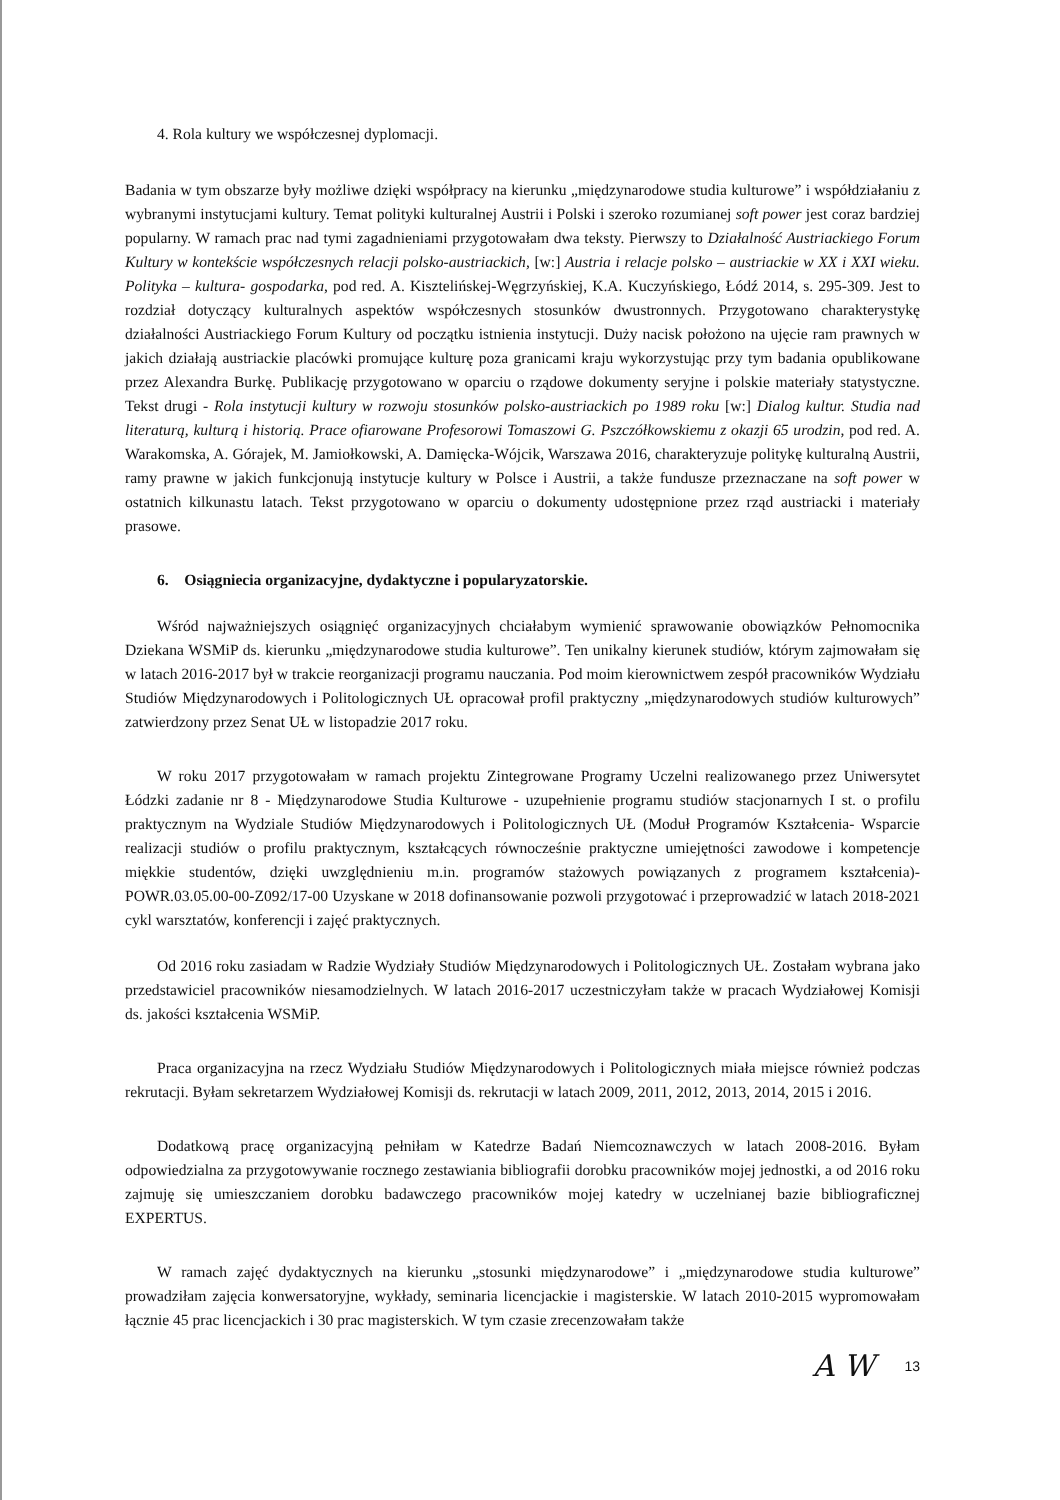4. Rola kultury we współczesnej dyplomacji.
Badania w tym obszarze były możliwe dzięki współpracy na kierunku „międzynarodowe studia kulturowe” i współdziałaniu z wybranymi instytucjami kultury. Temat polityki kulturalnej Austrii i Polski i szeroko rozumianej soft power jest coraz bardziej popularny. W ramach prac nad tymi zagadnieniami przygotowałam dwa teksty. Pierwszy to Działalność Austriackiego Forum Kultury w kontekście współczesnych relacji polsko-austriackich, [w:] Austria i relacje polsko – austriackie w XX i XXI wieku. Polityka – kultura- gospodarka, pod red. A. Kisztelińskej-Węgrzyńskiej, K.A. Kuczyńskiego, Łódź 2014, s. 295-309. Jest to rozdział dotyczący kulturalnych aspektów współczesnych stosunków dwustronnych. Przygotowano charakterystykę działalności Austriackiego Forum Kultury od początku istnienia instytucji. Duży nacisk położono na ujęcie ram prawnych w jakich działają austriackie placówki promujące kulturę poza granicami kraju wykorzystując przy tym badania opublikowane przez Alexandra Burkę. Publikację przygotowano w oparciu o rządowe dokumenty seryjne i polskie materiały statystyczne. Tekst drugi - Rola instytucji kultury w rozwoju stosunków polsko-austriackich po 1989 roku [w:] Dialog kultur. Studia nad literaturą, kulturą i historią. Prace ofiarowane Profesorowi Tomaszowi G. Pszczółkowskiemu z okazji 65 urodzin, pod red. A. Warakomska, A. Górajek, M. Jamiołkowski, A. Damięcka-Wójcik, Warszawa 2016, charakteryzuje politykę kulturalną Austrii, ramy prawne w jakich funkcjonują instytucje kultury w Polsce i Austrii, a także fundusze przeznaczane na soft power w ostatnich kilkunastu latach. Tekst przygotowano w oparciu o dokumenty udostępnione przez rząd austriacki i materiały prasowe.
6. Osiągniecia organizacyjne, dydaktyczne i popularyzatorskie.
Wśród najważniejszych osiągnięć organizacyjnych chciałabym wymienić sprawowanie obowiązków Pełnomocnika Dziekana WSMiP ds. kierunku „międzynarodowe studia kulturowe”. Ten unikalny kierunek studiów, którym zajmowałam się w latach 2016-2017 był w trakcie reorganizacji programu nauczania. Pod moim kierownictwem zespół pracowników Wydziału Studiów Międzynarodowych i Politologicznych UŁ opracował profil praktyczny „międzynarodowych studiów kulturowych” zatwierdzony przez Senat UŁ w listopadzie 2017 roku.
W roku 2017 przygotowałam w ramach projektu Zintegrowane Programy Uczelni realizowanego przez Uniwersytet Łódzki zadanie nr 8 - Międzynarodowe Studia Kulturowe - uzupełnienie programu studiów stacjonarnych I st. o profilu praktycznym na Wydziale Studiów Międzynarodowych i Politologicznych UŁ (Moduł Programów Kształcenia- Wsparcie realizacji studiów o profilu praktycznym, kształcących równocześnie praktyczne umiejętności zawodowe i kompetencje miękkie studentów, dzięki uwzględnieniu m.in. programów stażowych powiązanych z programem kształcenia)- POWR.03.05.00-00-Z092/17-00 Uzyskane w 2018 dofinansowanie pozwoli przygotować i przeprowadzić w latach 2018-2021 cykl warsztatów, konferencji i zajęć praktycznych.
Od 2016 roku zasiadam w Radzie Wydziały Studiów Międzynarodowych i Politologicznych UŁ. Zostałam wybrana jako przedstawiciel pracowników niesamodzielnych. W latach 2016-2017 uczestniczyłam także w pracach Wydziałowej Komisji ds. jakości kształcenia WSMiP.
Praca organizacyjna na rzecz Wydziału Studiów Międzynarodowych i Politologicznych miała miejsce również podczas rekrutacji. Byłam sekretarzem Wydziałowej Komisji ds. rekrutacji w latach 2009, 2011, 2012, 2013, 2014, 2015 i 2016.
Dodatkową pracę organizacyjną pełniłam w Katedrze Badań Niemcoznawczych w latach 2008-2016. Byłam odpowiedzialna za przygotowywanie rocznego zestawiania bibliografii dorobku pracowników mojej jednostki, a od 2016 roku zajmuję się umieszczaniem dorobku badawczego pracowników mojej katedry w uczelnianej bazie bibliograficznej EXPERTUS.
W ramach zajęć dydaktycznych na kierunku „stosunki międzynarodowe” i „międzynarodowe studia kulturowe” prowadziłam zajęcia konwersatoryjne, wykłady, seminaria licencjackie i magisterskie. W latach 2010-2015 wypromowałam łącznie 45 prac licencjackich i 30 prac magisterskich. W tym czasie zrecenzowałam także
A W 13